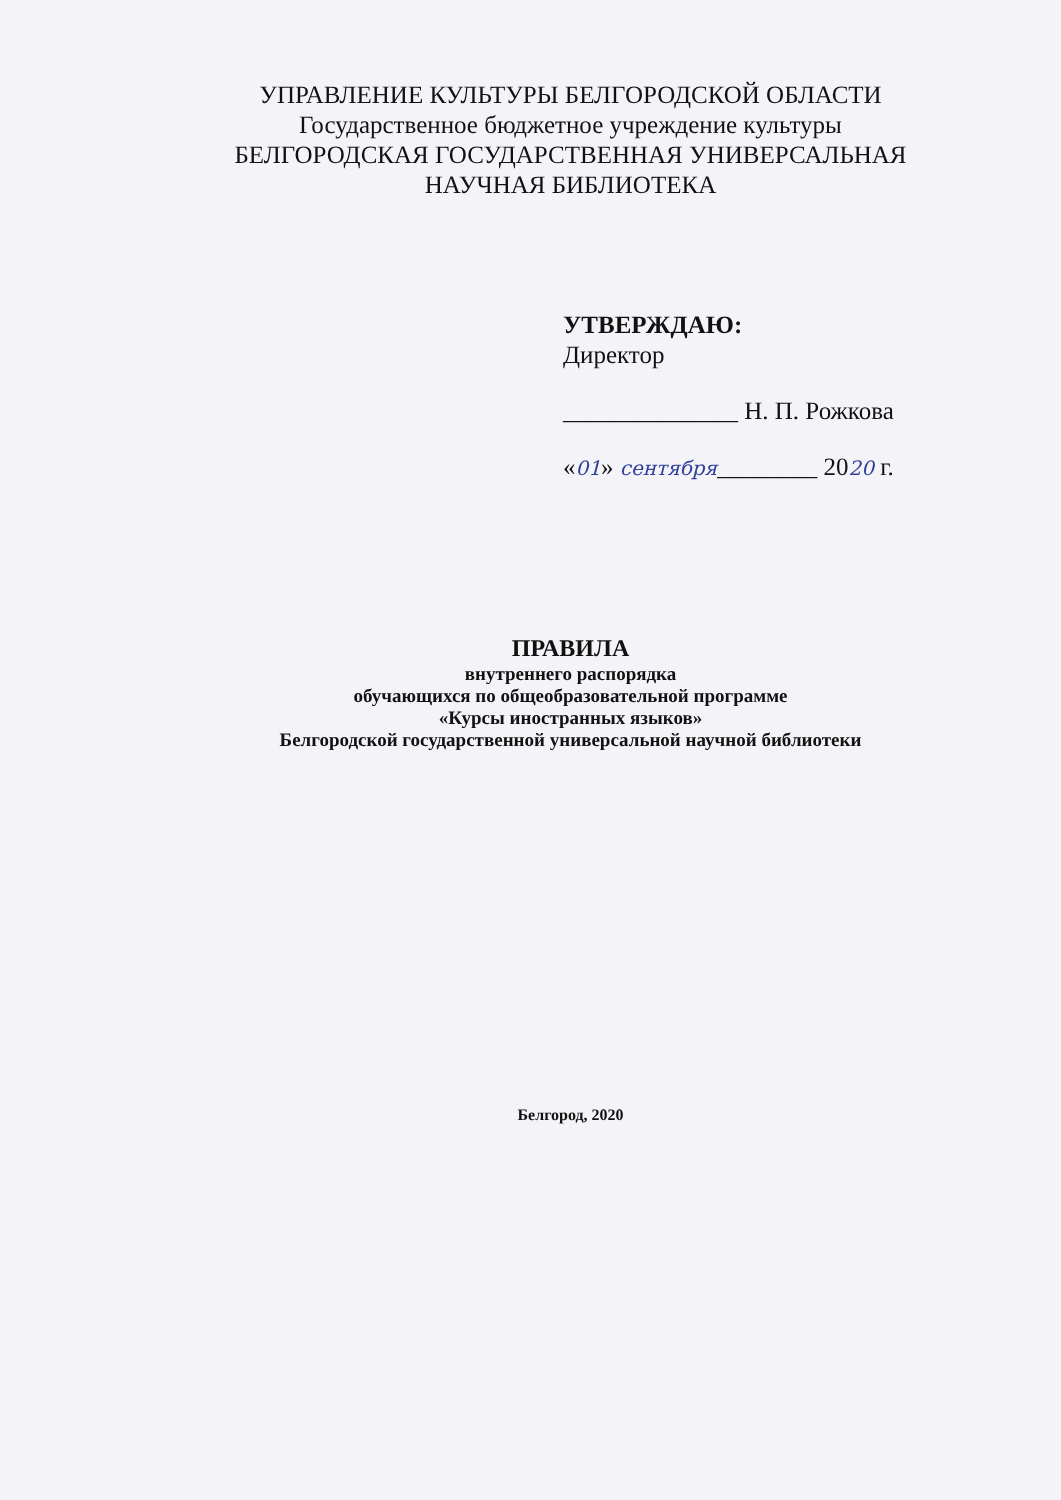УПРАВЛЕНИЕ КУЛЬТУРЫ БЕЛГОРОДСКОЙ ОБЛАСТИ
Государственное бюджетное учреждение культуры
БЕЛГОРОДСКАЯ ГОСУДАРСТВЕННАЯ УНИВЕРСАЛЬНАЯ
НАУЧНАЯ БИБЛИОТЕКА
УТВЕРЖДАЮ:
Директор
______________ Н. П. Рожкова
«01» сентября________ 2020 г.
ПРАВИЛА
внутреннего распорядка
обучающихся по общеобразовательной программе
«Курсы иностранных языков»
Белгородской государственной универсальной научной библиотеки
Белгород, 2020